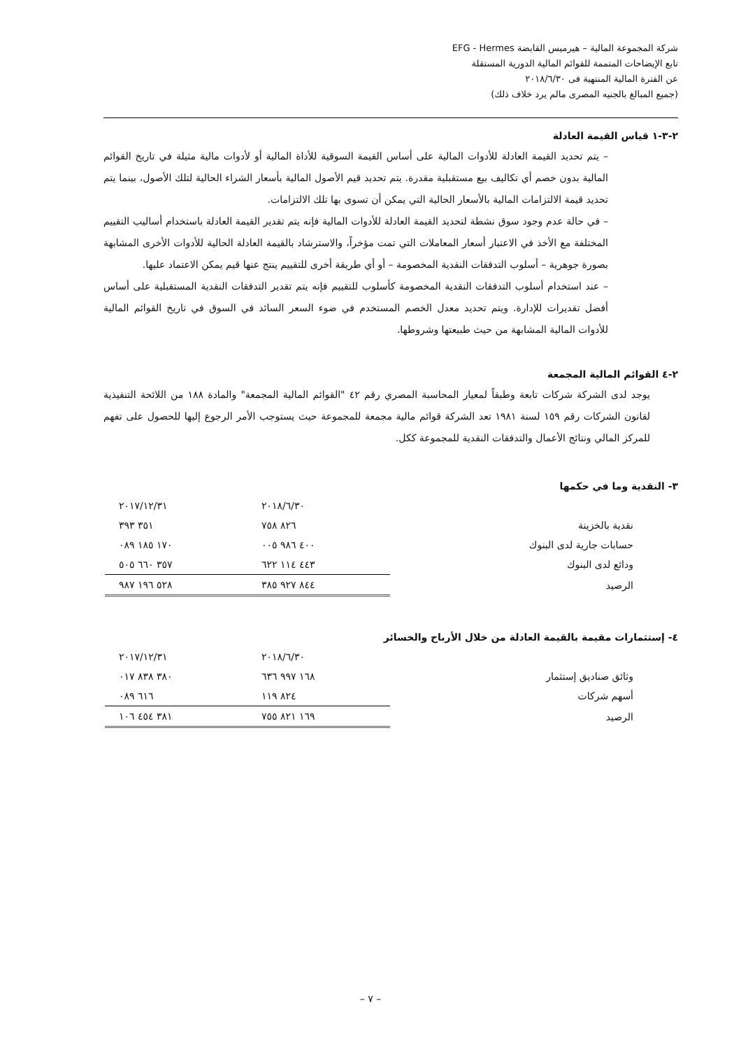شركة المجموعة المالية – هيرميس القابضة EFG - Hermes
تابع الإيضاحات المتممة للقوائم المالية الدورية المستقلة
عن الفترة المالية المنتهية فى ٢٠١٨/٦/٣٠
(جميع المبالغ بالجنيه المصرى مالم يرد خلاف ذلك)
٢-٣-١ قياس القيمة العادلة
– يتم تحديد القيمة العادلة للأدوات المالية على أساس القيمة السوقية للأداة المالية أو لأدوات مالية مثيلة في تاريخ القوائم المالية بدون خصم أي تكاليف بيع مستقبلية مقدرة. يتم تحديد قيم الأصول المالية بأسعار الشراء الحالية لتلك الأصول، بينما يتم تحديد قيمة الالتزامات المالية بالأسعار الحالية التي يمكن أن تسوى بها تلك الالتزامات.
– في حالة عدم وجود سوق نشطة لتحديد القيمة العادلة للأدوات المالية فإنه يتم تقدير القيمة العادلة باستخدام أساليب التقييم المختلفة مع الأخذ في الاعتبار أسعار المعاملات التي تمت مؤخراً، والاسترشاد بالقيمة العادلة الحالية للأدوات الأخرى المشابهة بصورة جوهرية – أسلوب التدفقات النقدية المخصومة – أو أي طريقة أخرى للتقييم ينتج عنها قيم يمكن الاعتماد عليها.
– عند استخدام أسلوب التدفقات النقدية المخصومة كأسلوب للتقييم فإنه يتم تقدير التدفقات النقدية المستقبلية على أساس أفضل تقديرات للإدارة. ويتم تحديد معدل الخصم المستخدم في ضوء السعر السائد في السوق في تاريخ القوائم المالية للأدوات المالية المشابهة من حيث طبيعتها وشروطها.
٢-٤ القوائم المالية المجمعة
يوجد لدى الشركة شركات تابعة وطبقاً لمعيار المحاسبة المصري رقم ٤٢ "القوائم المالية المجمعة" والمادة ١٨٨ من اللائحة التنفيذية لقانون الشركات رقم ١٥٩ لسنة ١٩٨١ تعد الشركة قوائم مالية مجمعة للمجموعة حيث يستوجب الأمر الرجوع إليها للحصول على تفهم للمركز المالي ونتائج الأعمال والتدفقات النقدية للمجموعة ككل.
٣- النقدية وما في حكمها
| | ٢٠١٨/٦/٣٠ | ٢٠١٧/١٢/٣١ |
| --- | --- | --- |
| نقدية بالخزينة | ٨٢٦ ٧٥٨ | ٣٥١ ٣٩٣ |
| حسابات جارية لدى البنوك | ٤٠٠ ٩٨٦ ٠٠٥ | ١٧٠ ١٨٥ ٠٨٩ |
| ودائع لدى البنوك | ٤٤٣ ١١٤ ٦٢٢ | ٣٥٧ ٦٦٠ ٥٠٥ |
| الرصيد | ٨٤٤ ٩٢٧ ٣٨٥ | ٥٢٨ ١٩٦ ٩٨٧ |
٤- إستثمارات مقيمة بالقيمة العادلة من خلال الأرباح والخسائر
| | ٢٠١٨/٦/٣٠ | ٢٠١٧/١٢/٣١ |
| --- | --- | --- |
| وثائق صناديق إستثمار | ١٦٨ ٩٩٧ ٦٣٦ | ٣٨٠ ٨٣٨ ٠١٧ |
| أسهم شركات | ٨٢٤ ١١٩ | ٦١٦ ٠٨٩ |
| الرصيد | ١٦٩ ٨٢١ ٧٥٥ | ٣٨١ ٤٥٤ ١٠٦ |
– ٧ –